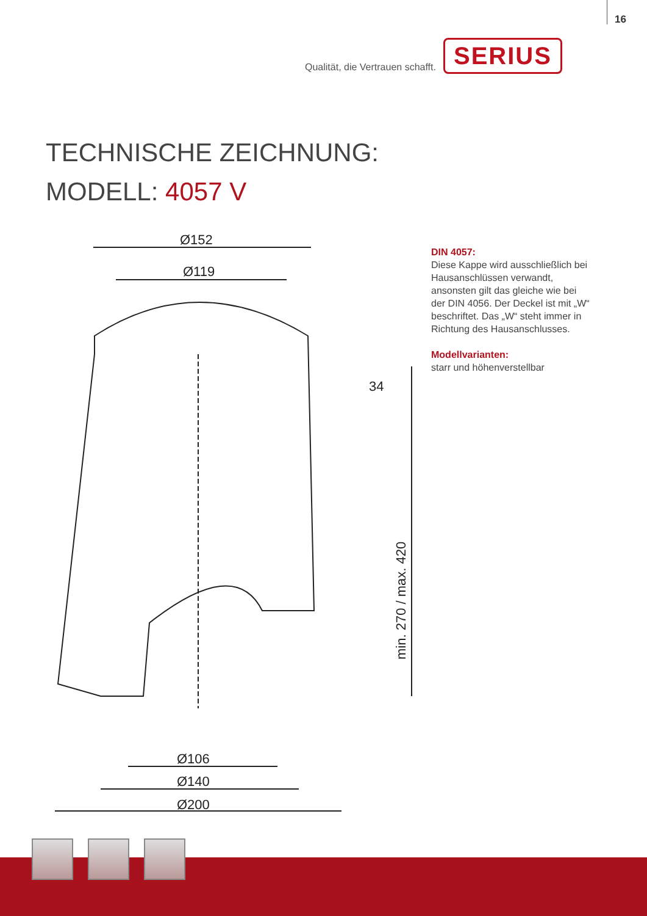16
Qualität, die Vertrauen schafft. SERIUS
TECHNISCHE ZEICHNUNG:
MODELL: 4057 V
Ø152
Ø119
Ø106
Ø140
Ø200
34
min. 270 / max. 420
DIN 4057:
Diese Kappe wird ausschließlich bei Hausanschlüssen verwandt, ansonsten gilt das gleiche wie bei der DIN 4056. Der Deckel ist mit „W“ beschriftet. Das „W“ steht immer in Richtung des Hausanschlusses.
Modellvarianten:
starr und höhenverstellbar